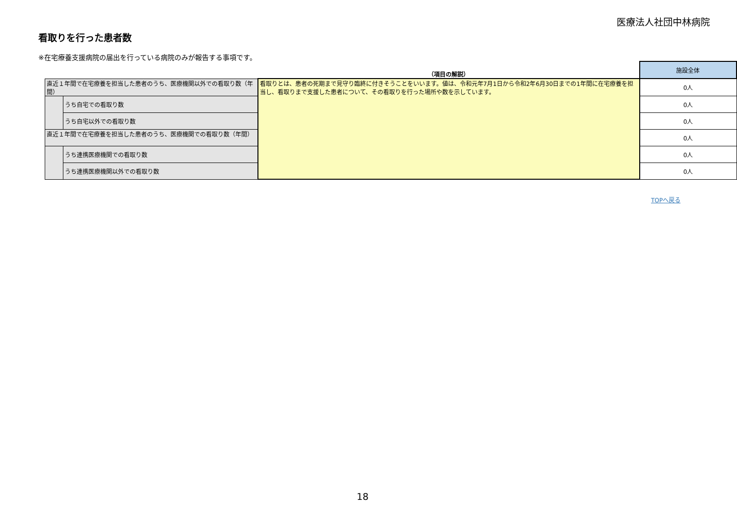医療法人社団中林病院
看取りを行った患者数
※在宅療養支援病院の届出を行っている病院のみが報告する事項です。
| | | （項目の解説） | 施設全体 |
| --- | --- | --- | --- |
| 直近１年間で在宅療養を担当した患者のうち、医療機関以外での看取り数（年間） | | 看取りとは、患者の死期まで見守り臨終に付きそうことをいいます。値は、令和元年7月1日から令和2年6月30日までの1年間に在宅療養を担当し、看取りまで支援した患者について、その看取りを行った場所や数を示しています。 | 0人 |
| | うち自宅での看取り数 | | 0人 |
| | うち自宅以外での看取り数 | | 0人 |
| 直近１年間で在宅療養を担当した患者のうち、医療機関での看取り数（年間） | | | 0人 |
| | うち連携医療機関での看取り数 | | 0人 |
| | うち連携医療機関以外での看取り数 | | 0人 |
TOPへ戻る
18